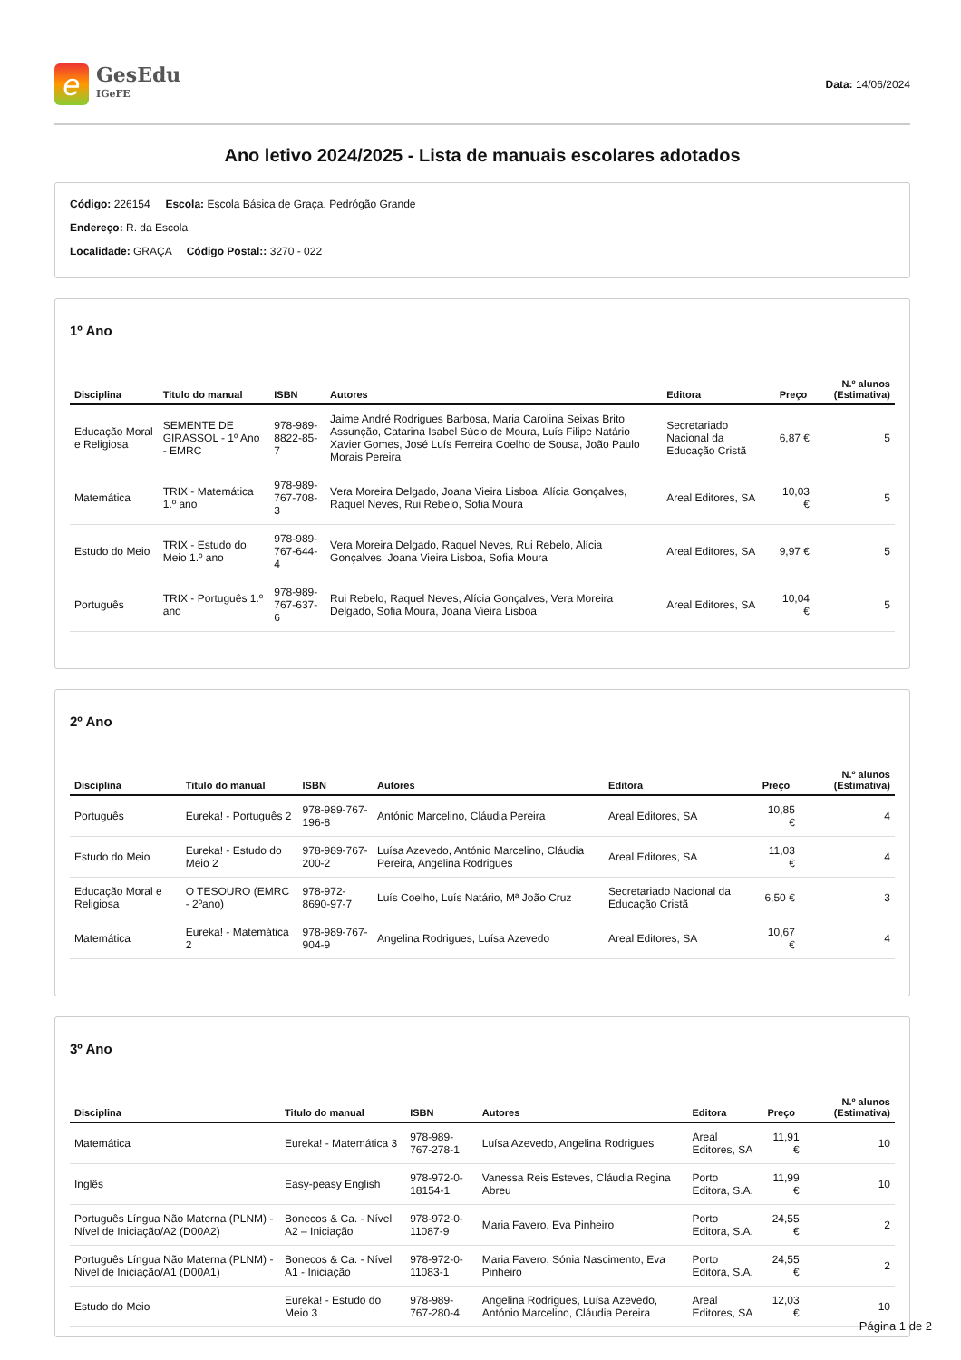e
GesEdu
IGeFE
Data: 14/06/2024
Ano letivo 2024/2025 - Lista de manuais escolares adotados
Código: 226154 Escola: Escola Básica de Graça, Pedrógão Grande
Endereço: R. da Escola
Localidade: GRAÇA Código Postal:: 3270 - 022
1º Ano
| Disciplina | Titulo do manual | ISBN | Autores | Editora | Preço | N.º alunos (Estimativa) |
| --- | --- | --- | --- | --- | --- | --- |
| Educação Moral e Religiosa | SEMENTE DE GIRASSOL - 1º Ano - EMRC | 978-989-8822-85-7 | Jaime André Rodrigues Barbosa, Maria Carolina Seixas Brito Assunção, Catarina Isabel Súcio de Moura, Luís Filipe Natário Xavier Gomes, José Luís Ferreira Coelho de Sousa, João Paulo Morais Pereira | Secretariado Nacional da Educação Cristã | 6,87 € | 5 |
| Matemática | TRIX - Matemática 1.º ano | 978-989-767-708-3 | Vera Moreira Delgado, Joana Vieira Lisboa, Alícia Gonçalves, Raquel Neves, Rui Rebelo, Sofia Moura | Areal Editores, SA | 10,03 € | 5 |
| Estudo do Meio | TRIX - Estudo do Meio 1.º ano | 978-989-767-644-4 | Vera Moreira Delgado, Raquel Neves, Rui Rebelo, Alícia Gonçalves, Joana Vieira Lisboa, Sofia Moura | Areal Editores, SA | 9,97 € | 5 |
| Português | TRIX - Português 1.º ano | 978-989-767-637-6 | Rui Rebelo, Raquel Neves, Alícia Gonçalves, Vera Moreira Delgado, Sofia Moura, Joana Vieira Lisboa | Areal Editores, SA | 10,04 € | 5 |
2º Ano
| Disciplina | Titulo do manual | ISBN | Autores | Editora | Preço | N.º alunos (Estimativa) |
| --- | --- | --- | --- | --- | --- | --- |
| Português | Eureka! - Português 2 | 978-989-767-196-8 | António Marcelino, Cláudia Pereira | Areal Editores, SA | 10,85 € | 4 |
| Estudo do Meio | Eureka! - Estudo do Meio 2 | 978-989-767-200-2 | Luísa Azevedo, António Marcelino, Cláudia Pereira, Angelina Rodrigues | Areal Editores, SA | 11,03 € | 4 |
| Educação Moral e Religiosa | O TESOURO (EMRC - 2ºano) | 978-972-8690-97-7 | Luís Coelho, Luís Natário, Mª João Cruz | Secretariado Nacional da Educação Cristã | 6,50 € | 3 |
| Matemática | Eureka! - Matemática 2 | 978-989-767-904-9 | Angelina Rodrigues, Luísa Azevedo | Areal Editores, SA | 10,67 € | 4 |
3º Ano
| Disciplina | Titulo do manual | ISBN | Autores | Editora | Preço | N.º alunos (Estimativa) |
| --- | --- | --- | --- | --- | --- | --- |
| Matemática | Eureka! - Matemática 3 | 978-989-767-278-1 | Luísa Azevedo, Angelina Rodrigues | Areal Editores, SA | 11,91 € | 10 |
| Inglês | Easy-peasy English | 978-972-0-18154-1 | Vanessa Reis Esteves, Cláudia Regina Abreu | Porto Editora, S.A. | 11,99 € | 10 |
| Português Língua Não Materna (PLNM) - Nível de Iniciação/A2 (D00A2) | Bonecos & Ca. - Nível A2 – Iniciação | 978-972-0-11087-9 | Maria Favero, Eva Pinheiro | Porto Editora, S.A. | 24,55 € | 2 |
| Português Língua Não Materna (PLNM) - Nível de Iniciação/A1 (D00A1) | Bonecos & Ca. - Nível A1 - Iniciação | 978-972-0-11083-1 | Maria Favero, Sónia Nascimento, Eva Pinheiro | Porto Editora, S.A. | 24,55 € | 2 |
| Estudo do Meio | Eureka! - Estudo do Meio 3 | 978-989-767-280-4 | Angelina Rodrigues, Luísa Azevedo, António Marcelino, Cláudia Pereira | Areal Editores, SA | 12,03 € | 10 |
Página 1 de 2